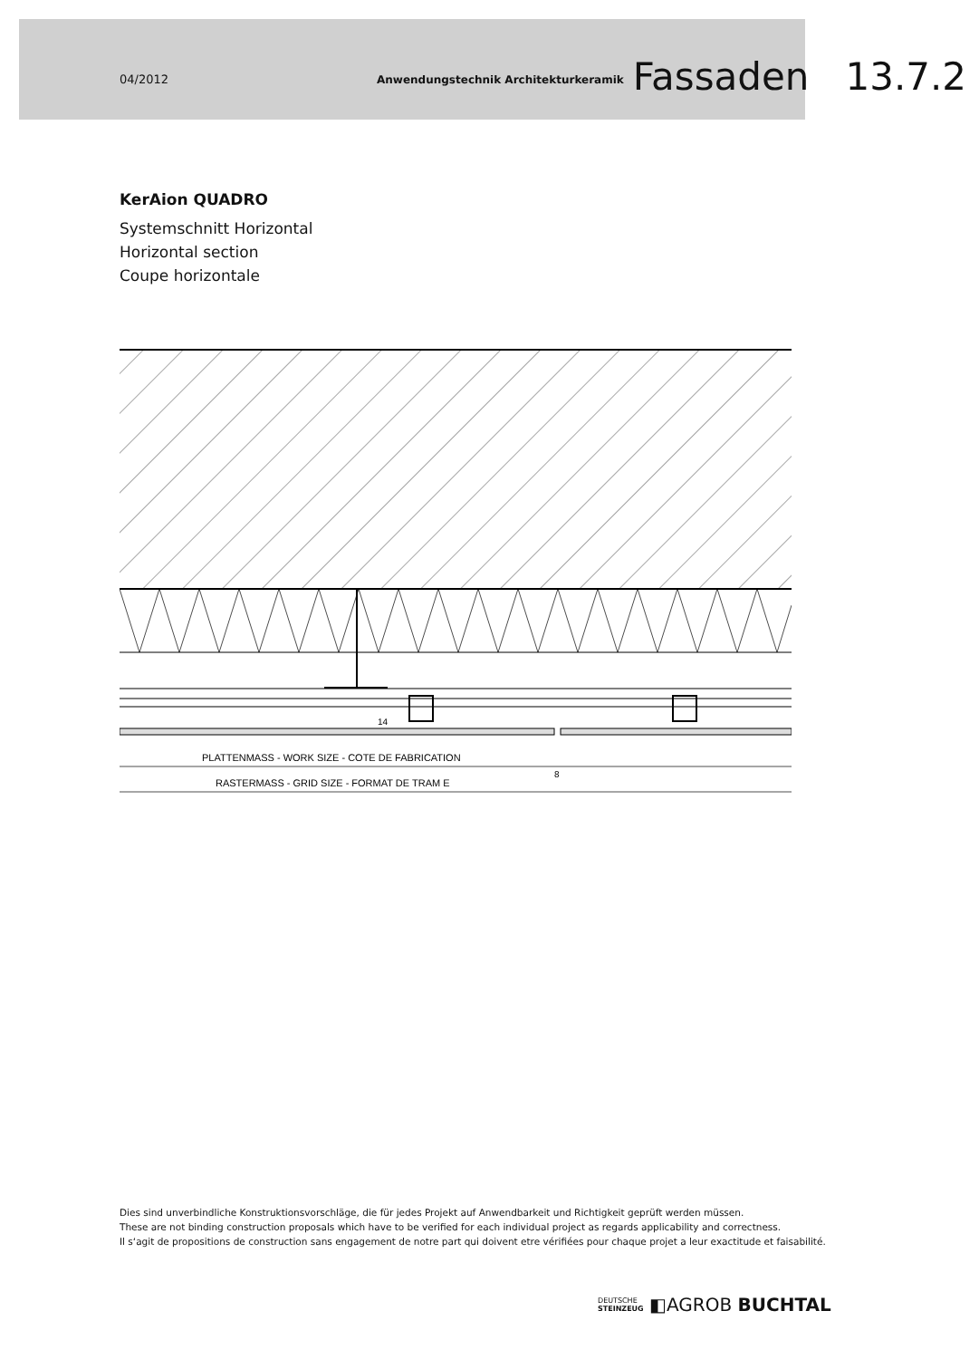04/2012 Anwendungstechnik Architekturkeramik Fassaden 13.7.2
KerAion QUADRO
Systemschnitt Horizontal
Horizontal section
Coupe horizontale
PLATTENMASS - WORK SIZE - COTE DE FABRICATION
RASTERMASS - GRID SIZE - FORMAT DE TRAM E
8
14
Dies sind unverbindliche Konstruktionsvorschläge, die für jedes Projekt auf Anwendbarkeit und Richtigkeit geprüft werden müssen.
These are not binding construction proposals which have to be verified for each individual project as regards applicability and correctness.
Il s‘agit de propositions de construction sans engagement de notre part qui doivent etre vérifiées pour chaque projet a leur exactitude et faisabilité.
DEUTSCHE
STEINZEUG ◧AGROB BUCHTAL